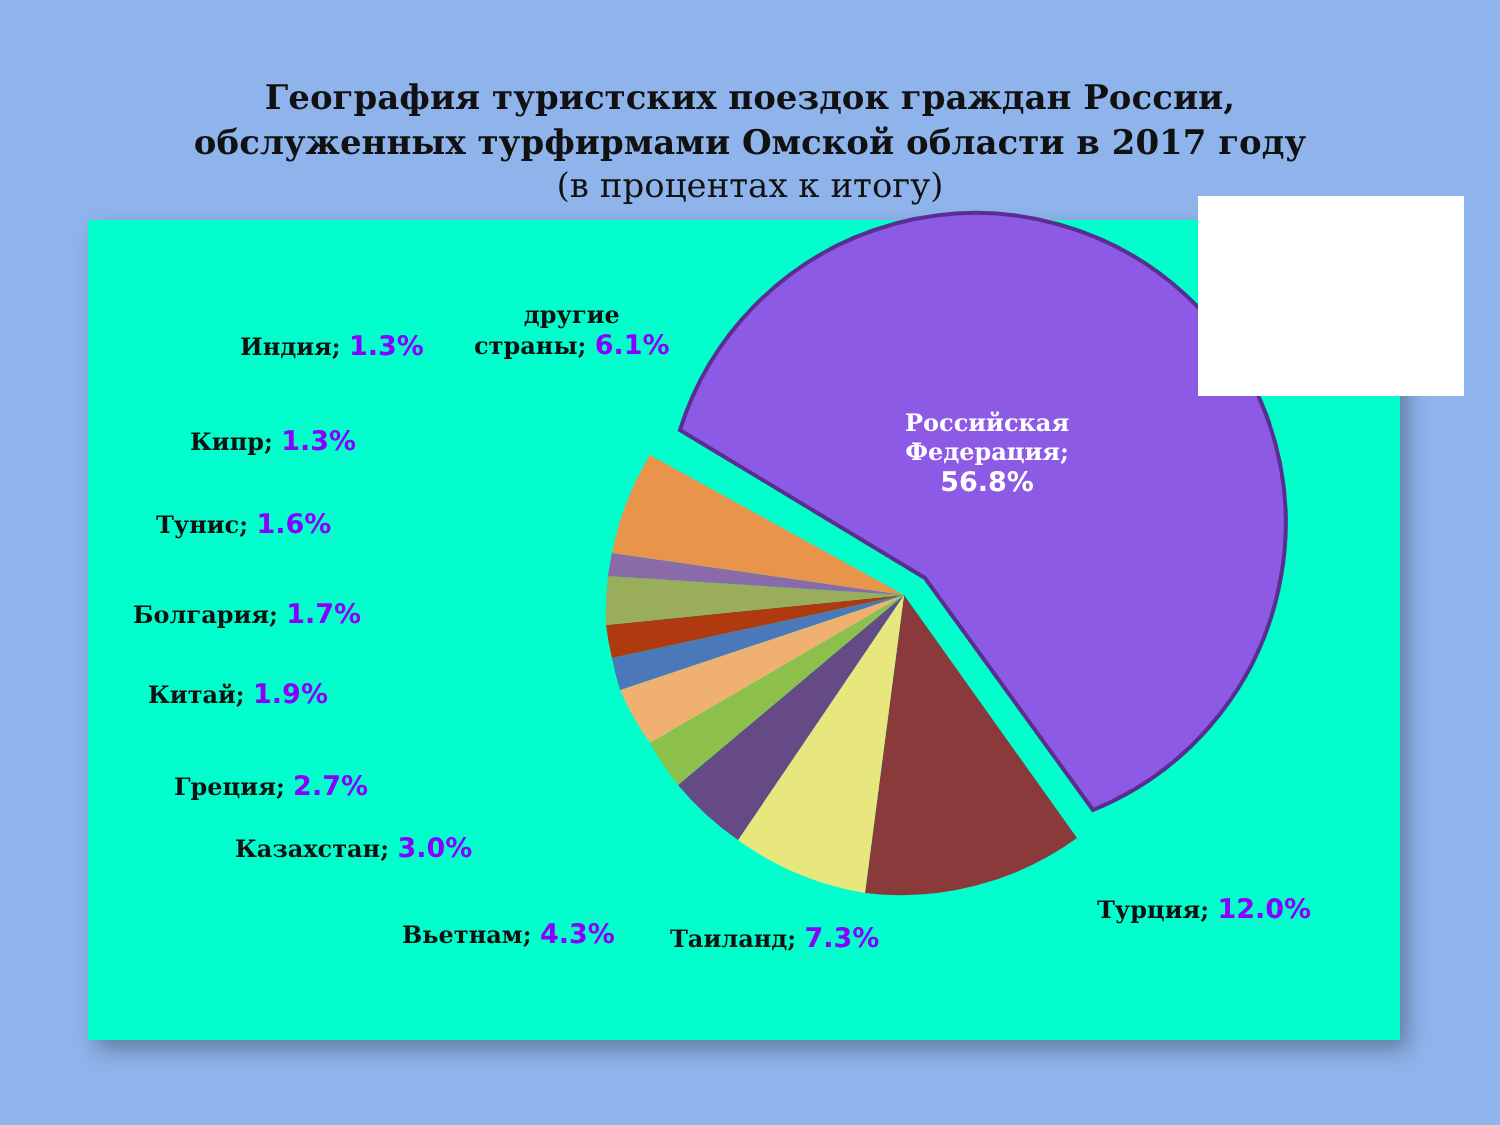География туристских поездок граждан России,
обслуженных турфирмами Омской области в 2017 году
(в процентах к итогу)
Российская
Федерация;
56.8%
другие
страны; 6.1%
Индия; 1.3%
Кипр; 1.3%
Тунис; 1.6%
Болгария; 1.7%
Китай; 1.9%
Греция; 2.7%
Казахстан; 3.0%
Вьетнам; 4.3% Таиланд; 7.3%
Турция; 12.0%